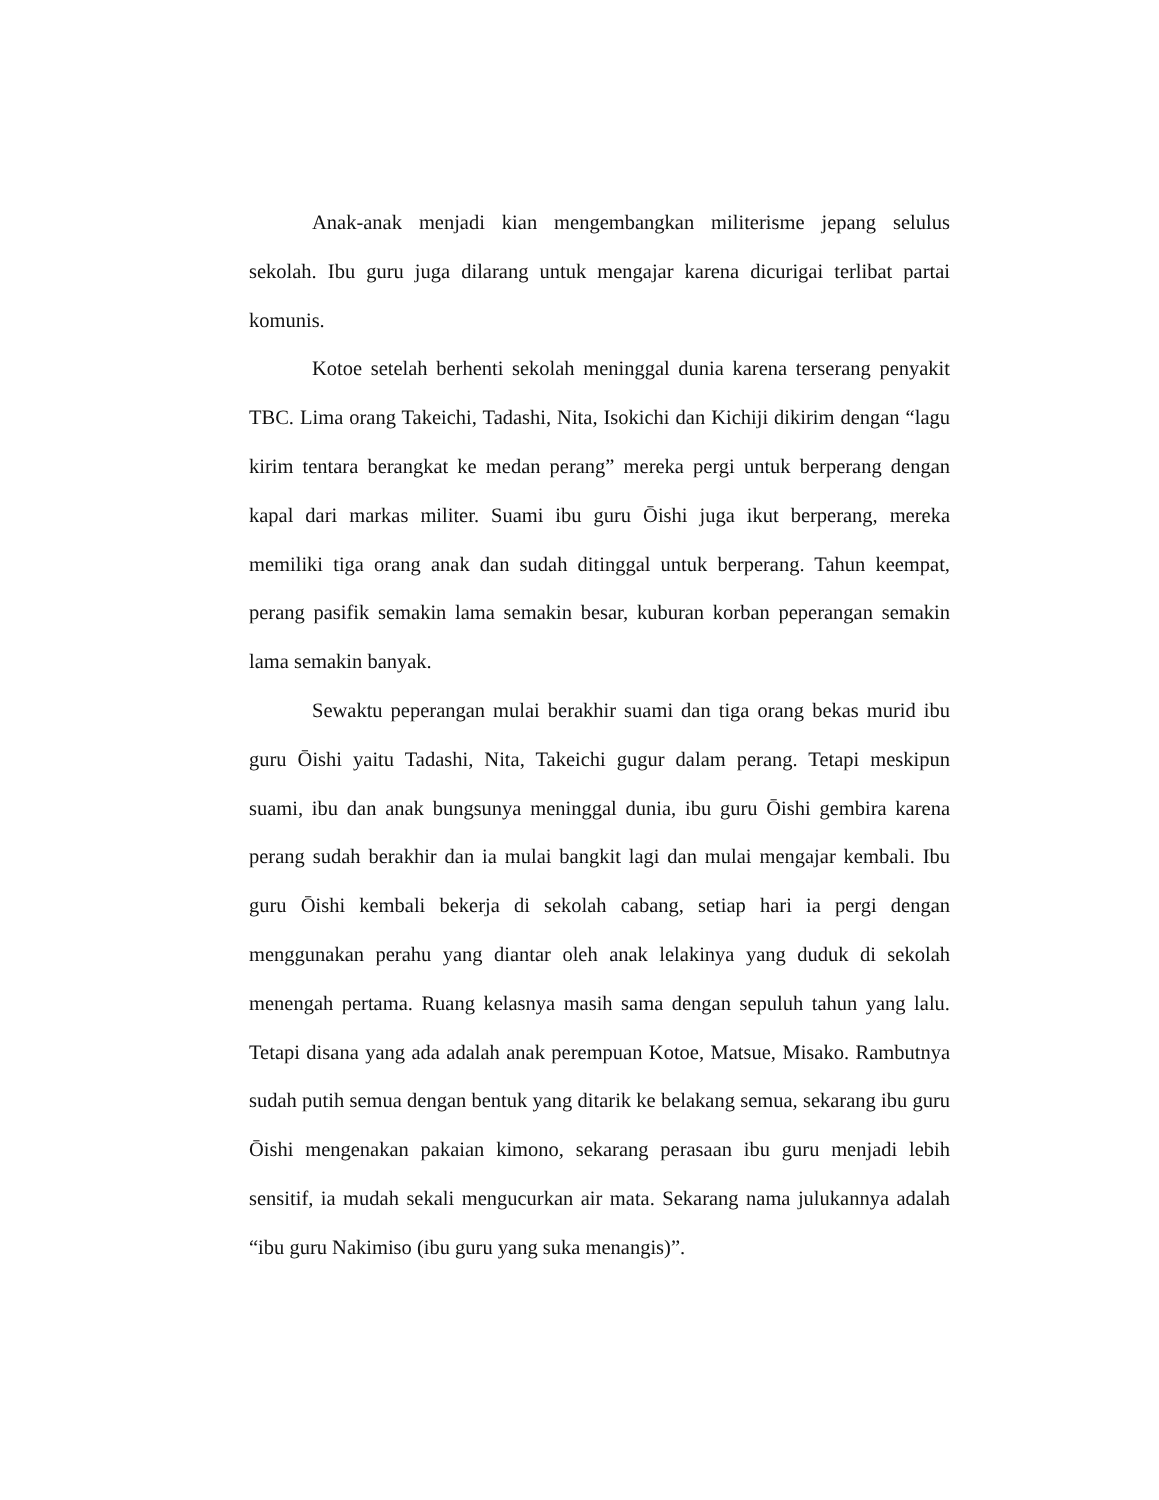Anak-anak menjadi kian mengembangkan militerisme jepang selulus sekolah. Ibu guru juga dilarang untuk mengajar karena dicurigai terlibat partai komunis.
Kotoe setelah berhenti sekolah meninggal dunia karena terserang penyakit TBC. Lima orang Takeichi, Tadashi, Nita, Isokichi dan Kichiji dikirim dengan “lagu kirim tentara berangkat ke medan perang” mereka pergi untuk berperang dengan kapal dari markas militer. Suami ibu guru Ōishi juga ikut berperang, mereka memiliki tiga orang anak dan sudah ditinggal untuk berperang. Tahun keempat, perang pasifik semakin lama semakin besar, kuburan korban peperangan semakin lama semakin banyak.
Sewaktu peperangan mulai berakhir suami dan tiga orang bekas murid ibu guru Ōishi yaitu Tadashi, Nita, Takeichi gugur dalam perang. Tetapi meskipun suami, ibu dan anak bungsunya meninggal dunia, ibu guru Ōishi gembira karena perang sudah berakhir dan ia mulai bangkit lagi dan mulai mengajar kembali. Ibu guru Ōishi kembali bekerja di sekolah cabang, setiap hari ia pergi dengan menggunakan perahu yang diantar oleh anak lelakinya yang duduk di sekolah menengah pertama. Ruang kelasnya masih sama dengan sepuluh tahun yang lalu. Tetapi disana yang ada adalah anak perempuan Kotoe, Matsue, Misako. Rambutnya sudah putih semua dengan bentuk yang ditarik ke belakang semua, sekarang ibu guru Ōishi mengenakan pakaian kimono, sekarang perasaan ibu guru menjadi lebih sensitif, ia mudah sekali mengucurkan air mata. Sekarang nama julukannya adalah “ibu guru Nakimiso (ibu guru yang suka menangis)”.